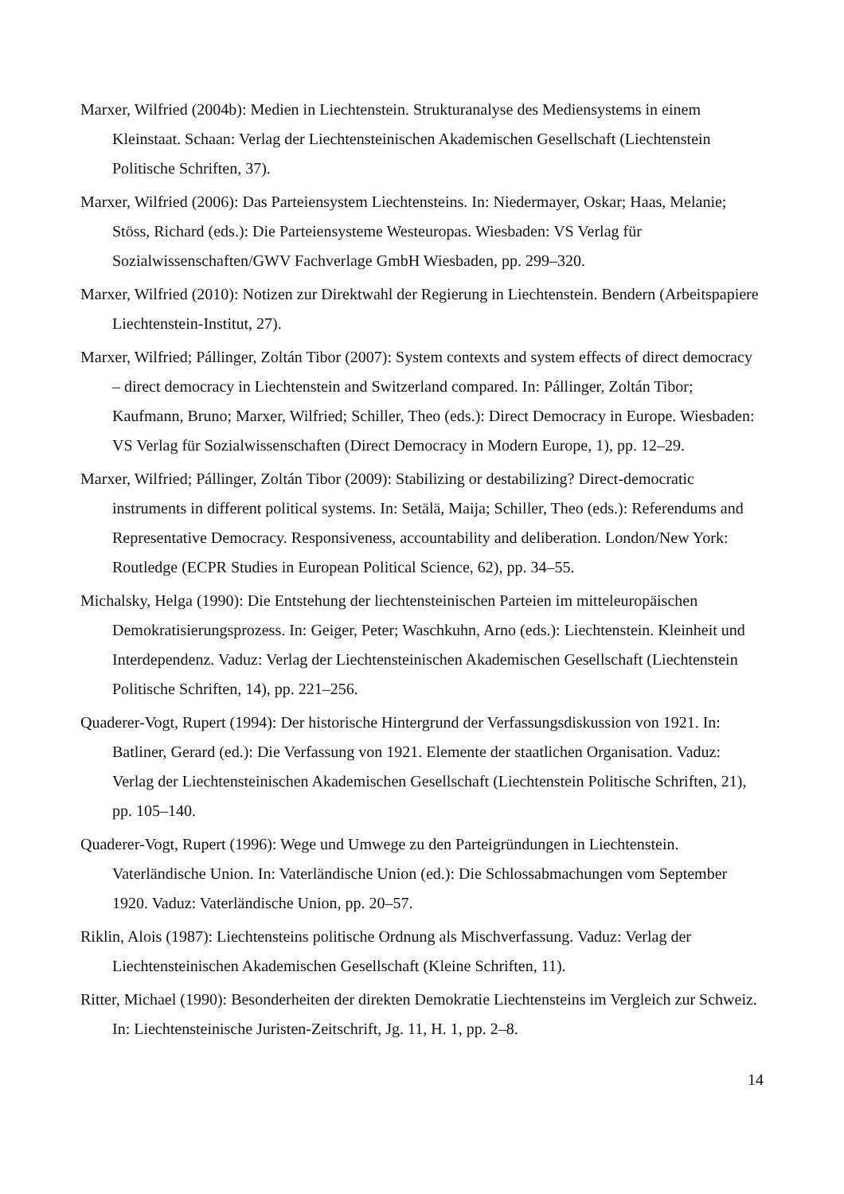Marxer, Wilfried (2004b): Medien in Liechtenstein. Strukturanalyse des Mediensystems in einem Kleinstaat. Schaan: Verlag der Liechtensteinischen Akademischen Gesellschaft (Liechtenstein Politische Schriften, 37).
Marxer, Wilfried (2006): Das Parteiensystem Liechtensteins. In: Niedermayer, Oskar; Haas, Melanie; Stöss, Richard (eds.): Die Parteiensysteme Westeuropas. Wiesbaden: VS Verlag für Sozialwissenschaften/GWV Fachverlage GmbH Wiesbaden, pp. 299–320.
Marxer, Wilfried (2010): Notizen zur Direktwahl der Regierung in Liechtenstein. Bendern (Arbeitspapiere Liechtenstein-Institut, 27).
Marxer, Wilfried; Pállinger, Zoltán Tibor (2007): System contexts and system effects of direct democracy – direct democracy in Liechtenstein and Switzerland compared. In: Pállinger, Zoltán Tibor; Kaufmann, Bruno; Marxer, Wilfried; Schiller, Theo (eds.): Direct Democracy in Europe. Wiesbaden: VS Verlag für Sozialwissenschaften (Direct Democracy in Modern Europe, 1), pp. 12–29.
Marxer, Wilfried; Pállinger, Zoltán Tibor (2009): Stabilizing or destabilizing? Direct-democratic instruments in different political systems. In: Setälä, Maija; Schiller, Theo (eds.): Referendums and Representative Democracy. Responsiveness, accountability and deliberation. London/New York: Routledge (ECPR Studies in European Political Science, 62), pp. 34–55.
Michalsky, Helga (1990): Die Entstehung der liechtensteinischen Parteien im mitteleuropäischen Demokratisierungsprozess. In: Geiger, Peter; Waschkuhn, Arno (eds.): Liechtenstein. Kleinheit und Interdependenz. Vaduz: Verlag der Liechtensteinischen Akademischen Gesellschaft (Liechtenstein Politische Schriften, 14), pp. 221–256.
Quaderer-Vogt, Rupert (1994): Der historische Hintergrund der Verfassungsdiskussion von 1921. In: Batliner, Gerard (ed.): Die Verfassung von 1921. Elemente der staatlichen Organisation. Vaduz: Verlag der Liechtensteinischen Akademischen Gesellschaft (Liechtenstein Politische Schriften, 21), pp. 105–140.
Quaderer-Vogt, Rupert (1996): Wege und Umwege zu den Parteigründungen in Liechtenstein. Vaterländische Union. In: Vaterländische Union (ed.): Die Schlossabmachungen vom September 1920. Vaduz: Vaterländische Union, pp. 20–57.
Riklin, Alois (1987): Liechtensteins politische Ordnung als Mischverfassung. Vaduz: Verlag der Liechtensteinischen Akademischen Gesellschaft (Kleine Schriften, 11).
Ritter, Michael (1990): Besonderheiten der direkten Demokratie Liechtensteins im Vergleich zur Schweiz. In: Liechtensteinische Juristen-Zeitschrift, Jg. 11, H. 1, pp. 2–8.
14